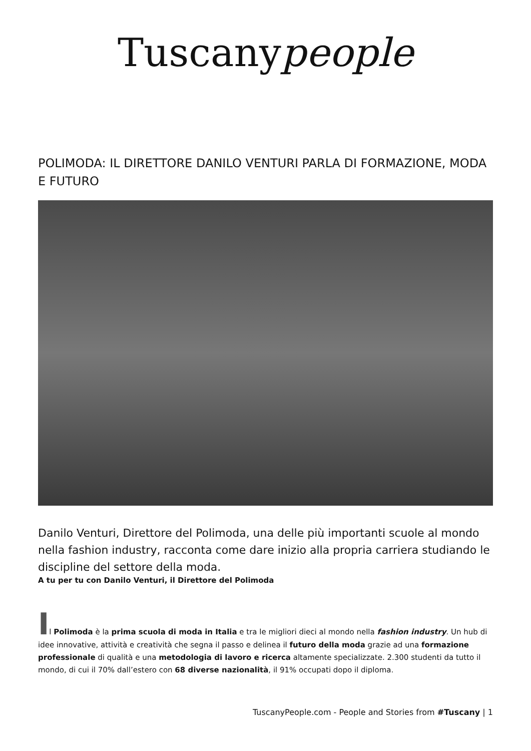Tuscanypeople
POLIMODA: IL DIRETTORE DANILO VENTURI PARLA DI FORMAZIONE, MODA E FUTURO
Danilo Venturi, Direttore del Polimoda, una delle più importanti scuole al mondo nella fashion industry, racconta come dare inizio alla propria carriera studiando le discipline del settore della moda.
A tu per tu con Danilo Venturi, il Direttore del Polimoda
Il Polimoda è la prima scuola di moda in Italia e tra le migliori dieci al mondo nella fashion industry. Un hub di idee innovative, attività e creatività che segna il passo e delinea il futuro della moda grazie ad una formazione professionale di qualità e una metodologia di lavoro e ricerca altamente specializzate. 2.300 studenti da tutto il mondo, di cui il 70% dall’estero con 68 diverse nazionalità, il 91% occupati dopo il diploma.
TuscanyPeople.com - People and Stories from #Tuscany | 1